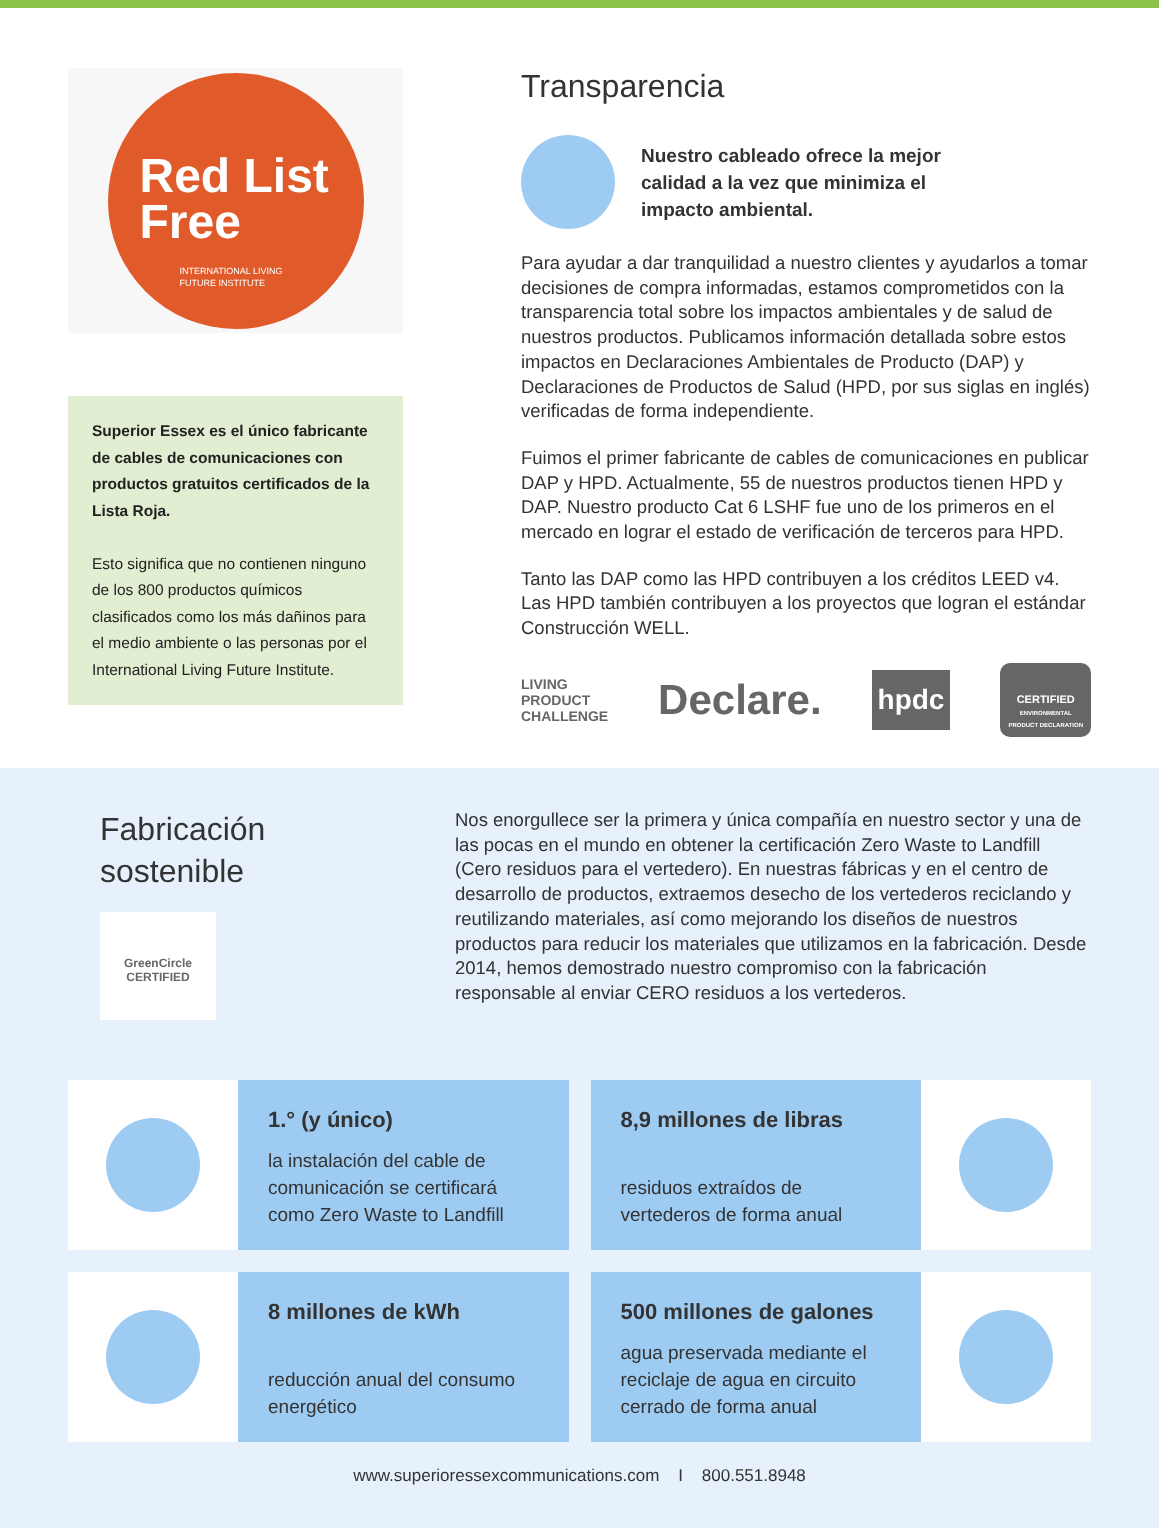Red List
Free
INTERNATIONAL LIVING
FUTURE INSTITUTE
Superior Essex es el único fabricante de cables de comunicaciones con productos gratuitos certificados de la Lista Roja.
Esto significa que no contienen ninguno de los 800 productos químicos clasificados como los más dañinos para el medio ambiente o las personas por el International Living Future Institute.
Transparencia
Nuestro cableado ofrece la mejor
calidad a la vez que minimiza el
impacto ambiental.
Para ayudar a dar tranquilidad a nuestro clientes y ayudarlos a tomar decisiones de compra informadas, estamos comprometidos con la transparencia total sobre los impactos ambientales y de salud de nuestros productos. Publicamos información detallada sobre estos impactos en Declaraciones Ambientales de Producto (DAP) y Declaraciones de Productos de Salud (HPD, por sus siglas en inglés) verificadas de forma independiente.
Fuimos el primer fabricante de cables de comunicaciones en publicar DAP y HPD. Actualmente, 55 de nuestros productos tienen HPD y DAP. Nuestro producto Cat 6 LSHF fue uno de los primeros en el mercado en lograr el estado de verificación de terceros para HPD.
Tanto las DAP como las HPD contribuyen a los créditos LEED v4. Las HPD también contribuyen a los proyectos que logran el estándar Construcción WELL.
LIVING
PRODUCT
CHALLENGE Declare. hpdc CERTIFIED
ENVIRONMENTAL
PRODUCT DECLARATION
Fabricación
sostenible
GreenCircle
CERTIFIED
Nos enorgullece ser la primera y única compañía en nuestro sector y una de las pocas en el mundo en obtener la certificación Zero Waste to Landfill (Cero residuos para el vertedero). En nuestras fábricas y en el centro de desarrollo de productos, extraemos desecho de los vertederos reciclando y reutilizando materiales, así como mejorando los diseños de nuestros productos para reducir los materiales que utilizamos en la fabricación. Desde 2014, hemos demostrado nuestro compromiso con la fabricación responsable al enviar CERO residuos a los vertederos.
1.° (y único)
la instalación del cable de comunicación se certificará como Zero Waste to Landfill
8,9 millones de libras
residuos extraídos de vertederos de forma anual
8 millones de kWh
reducción anual del consumo energético
500 millones de galones
agua preservada mediante el reciclaje de agua en circuito cerrado de forma anual
www.superioressexcommunications.com I 800.551.8948